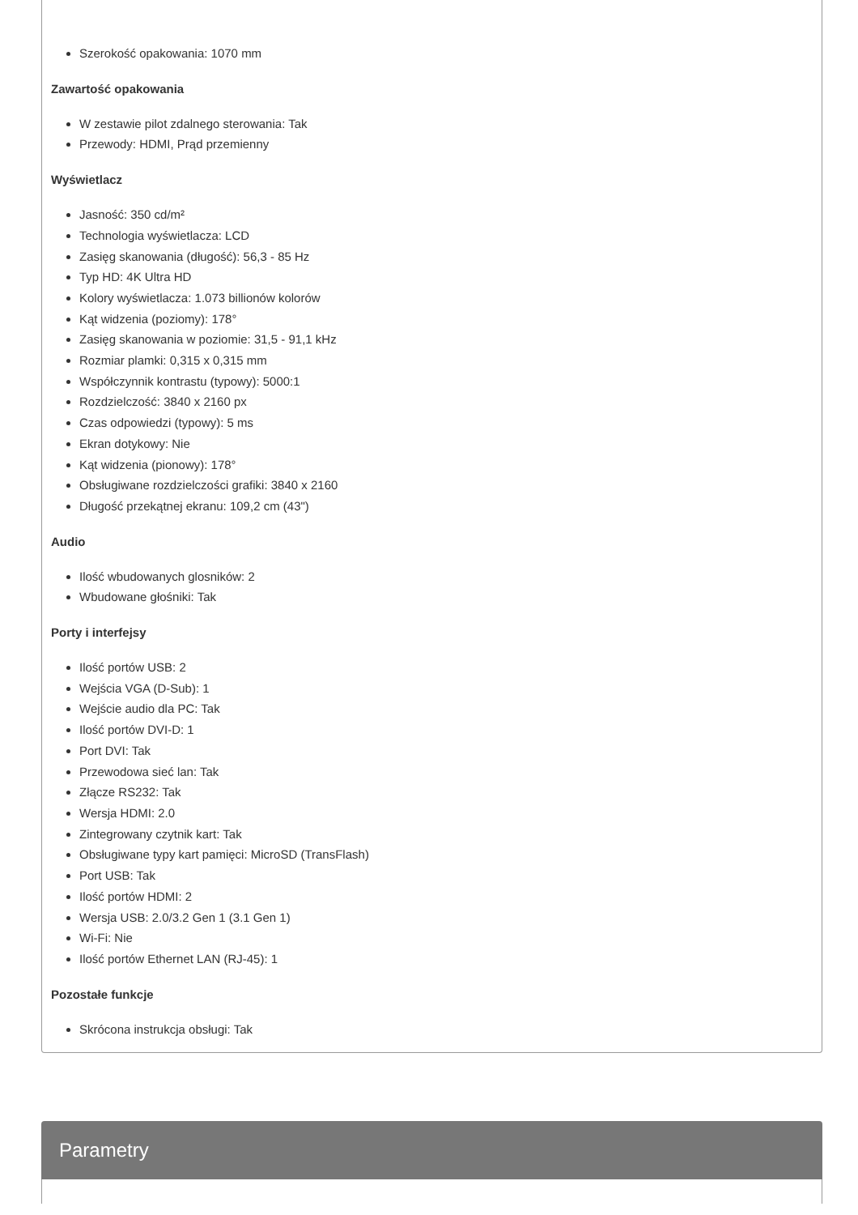Szerokość opakowania: 1070 mm
Zawartość opakowania
W zestawie pilot zdalnego sterowania: Tak
Przewody: HDMI, Prąd przemienny
Wyświetlacz
Jasność: 350 cd/m²
Technologia wyświetlacza: LCD
Zasięg skanowania (długość): 56,3 - 85 Hz
Typ HD: 4K Ultra HD
Kolory wyświetlacza: 1.073 billionów kolorów
Kąt widzenia (poziomy): 178°
Zasięg skanowania w poziomie: 31,5 - 91,1 kHz
Rozmiar plamki: 0,315 x 0,315 mm
Współczynnik kontrastu (typowy): 5000:1
Rozdzielczość: 3840 x 2160 px
Czas odpowiedzi (typowy): 5 ms
Ekran dotykowy: Nie
Kąt widzenia (pionowy): 178°
Obsługiwane rozdzielczości grafiki: 3840 x 2160
Długość przekątnej ekranu: 109,2 cm (43")
Audio
Ilość wbudowanych glosników: 2
Wbudowane głośniki: Tak
Porty i interfejsy
Ilość portów USB: 2
Wejścia VGA (D-Sub): 1
Wejście audio dla PC: Tak
Ilość portów DVI-D: 1
Port DVI: Tak
Przewodowa sieć lan: Tak
Złącze RS232: Tak
Wersja HDMI: 2.0
Zintegrowany czytnik kart: Tak
Obsługiwane typy kart pamięci: MicroSD (TransFlash)
Port USB: Tak
Ilość portów HDMI: 2
Wersja USB: 2.0/3.2 Gen 1 (3.1 Gen 1)
Wi-Fi: Nie
Ilość portów Ethernet LAN (RJ-45): 1
Pozostałe funkcje
Skrócona instrukcja obsługi: Tak
Parametry